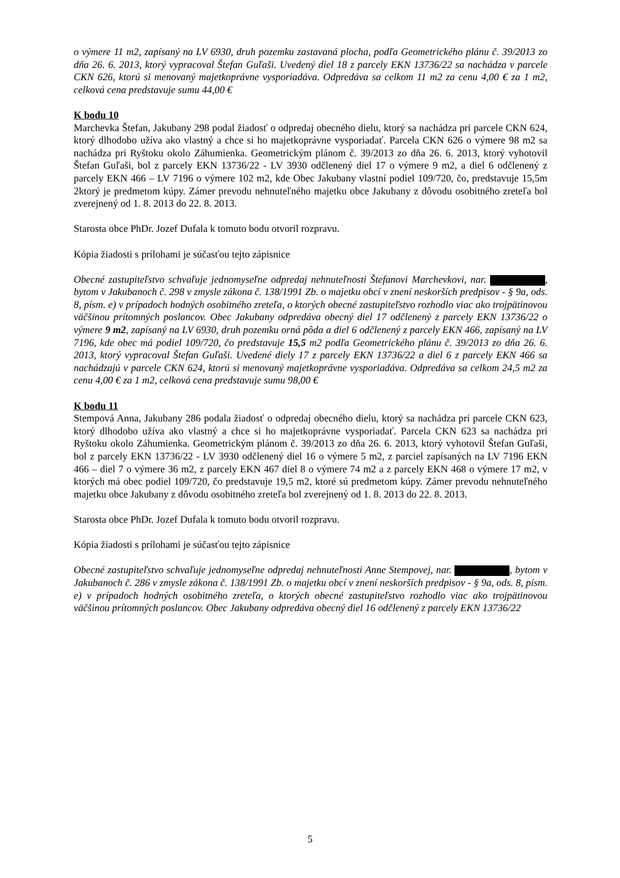o výmere 11 m2, zapísaný na LV 6930, druh pozemku zastavaná plocha, podľa Geometrického plánu č. 39/2013 zo dňa 26. 6. 2013, ktorý vypracoval Štefan Guľaši. Uvedený diel 18 z parcely EKN 13736/22 sa nachádza v parcele CKN 626, ktorú si menovaný majetkoprávne vysporiadáva. Odpredáva sa celkom 11 m2 za cenu 4,00 € za 1 m2, celková cena predstavuje sumu 44,00 €
K bodu 10
Marchevka Štefan, Jakubany 298 podal žiadosť o odpredaj obecného dielu, ktorý sa nachádza pri parcele CKN 624, ktorý dlhodobo užíva ako vlastný a chce si ho majetkoprávne vysporiadať. Parcela CKN 626 o výmere 98 m2 sa nachádza pri Ryštoku okolo Záhumienka. Geometrickým plánom č. 39/2013 zo dňa 26. 6. 2013, ktorý vyhotovil Štefan Guľaši, bol z parcely EKN 13736/22 - LV 3930 odčlenený diel 17 o výmere 9 m2, a diel 6 odčlenený z parcely EKN 466 – LV 7196 o výmere 102 m2, kde Obec Jakubany vlastní podiel 109/720, čo, predstavuje 15,5m 2ktorý je predmetom kúpy. Zámer prevodu nehnuteľného majetku obce Jakubany z dôvodu osobitného zreteľa bol zverejnený od 1. 8. 2013 do 22. 8. 2013.
Starosta obce PhDr. Jozef Dufala k tomuto bodu otvoril rozpravu.
Kópia žiadosti s prílohami je súčasťou tejto zápisnice
Obecné zastupiteľstvo schvaľuje jednomyseľne odpredaj nehnuteľnosti Štefanovi Marchevkovi, nar. , bytom v Jakubanoch č. 298 v zmysle zákona č. 138/1991 Zb. o majetku obcí v znení neskorších predpisov - § 9a, ods. 8, písm. e) v prípadoch hodných osobitného zreteľa, o ktorých obecné zastupiteľstvo rozhodlo viac ako trojpätinovou väčšinou prítomných poslancov. Obec Jakubany odpredáva obecný diel 17 odčlenený z parcely EKN 13736/22 o výmere 9 m2, zapísaný na LV 6930, druh pozemku orná pôda a diel 6 odčlenený z parcely EKN 466, zapísaný na LV 7196, kde obec má podiel 109/720, čo predstavuje 15,5 m2 podľa Geometrického plánu č. 39/2013 zo dňa 26. 6. 2013, ktorý vypracoval Štefan Guľaši. Uvedené diely 17 z parcely EKN 13736/22 a diel 6 z parcely EKN 466 sa nachádzajú v parcele CKN 624, ktorú si menovaný majetkoprávne vysporiadáva. Odpredáva sa celkom 24,5 m2 za cenu 4,00 € za 1 m2, celková cena predstavuje sumu 98,00 €
K bodu 11
Stempová Anna, Jakubany 286 podala žiadosť o odpredaj obecného dielu, ktorý sa nachádza pri parcele CKN 623, ktorý dlhodobo užíva ako vlastný a chce si ho majetkoprávne vysporiadať. Parcela CKN 623 sa nachádza pri Ryštoku okolo Záhumienka. Geometrickým plánom č. 39/2013 zo dňa 26. 6. 2013, ktorý vyhotovil Štefan Guľaši, bol z parcely EKN 13736/22 - LV 3930 odčlenený diel 16 o výmere 5 m2, z parciel zapísaných na LV 7196 EKN 466 – diel 7 o výmere 36 m2, z parcely EKN 467 diel 8 o výmere 74 m2 a z parcely EKN 468 o výmere 17 m2, v ktorých má obec podiel 109/720, čo predstavuje 19,5 m2, ktoré sú predmetom kúpy. Zámer prevodu nehnuteľného majetku obce Jakubany z dôvodu osobitného zreteľa bol zverejnený od 1. 8. 2013 do 22. 8. 2013.
Starosta obce PhDr. Jozef Dufala k tomuto bodu otvoril rozpravu.
Kópia žiadosti s prílohami je súčasťou tejto zápisnice
Obecné zastupiteľstvo schvaľuje jednomyseľne odpredaj nehnuteľnosti Anne Stempovej, nar. , bytom v Jakubanoch č. 286 v zmysle zákona č. 138/1991 Zb. o majetku obcí v znení neskorších predpisov - § 9a, ods. 8, písm. e) v prípadoch hodných osobitného zreteľa, o ktorých obecné zastupiteľstvo rozhodlo viac ako trojpätinovou väčšinou prítomných poslancov. Obec Jakubany odpredáva obecný diel 16 odčlenený z parcely EKN 13736/22
5